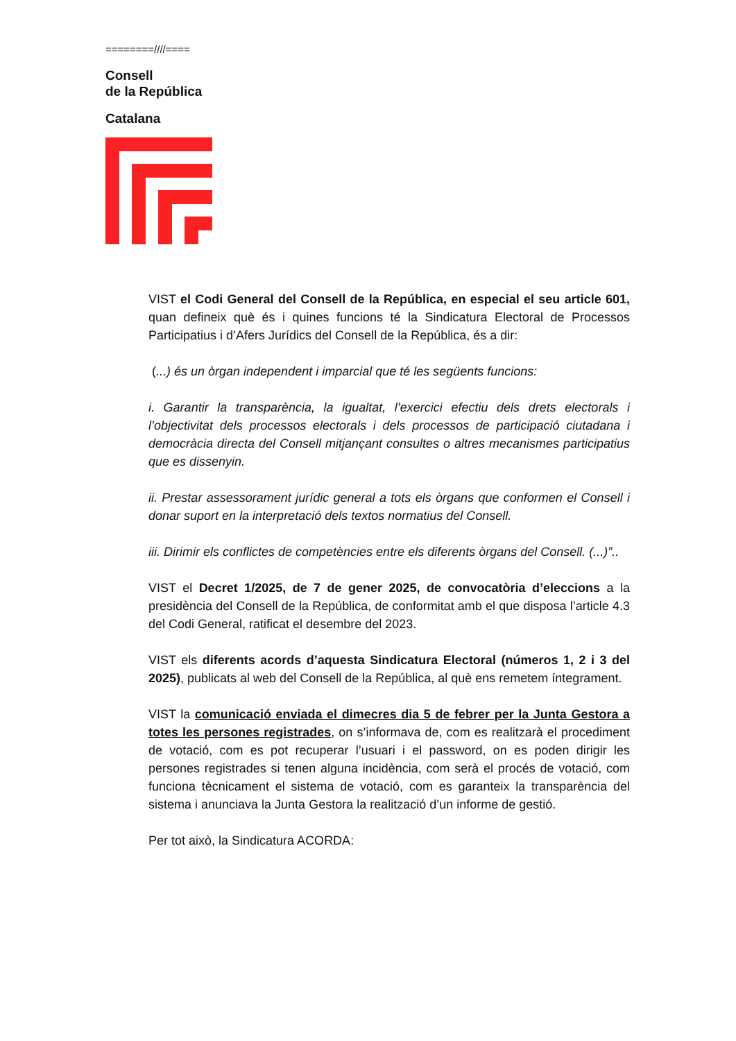========////====
Consell
de la República
Catalana
VIST el Codi General del Consell de la República, en especial el seu article 601, quan defineix què és i quines funcions té la Sindicatura Electoral de Processos Participatius i d’Afers Jurídics del Consell de la República, és a dir:
(...) és un òrgan independent i imparcial que té les següents funcions:
i. Garantir la transparència, la igualtat, l’exercici efectiu dels drets electorals i l’objectivitat dels processos electorals i dels processos de participació ciutadana i democràcia directa del Consell mitjançant consultes o altres mecanismes participatius que es dissenyin.
ii. Prestar assessorament jurídic general a tots els òrgans que conformen el Consell i donar suport en la interpretació dels textos normatius del Consell.
iii. Dirimir els conflictes de competències entre els diferents òrgans del Consell. (...)”..
VIST el Decret 1/2025, de 7 de gener 2025, de convocatòria d’eleccions a la presidència del Consell de la República, de conformitat amb el que disposa l’article 4.3 del Codi General, ratificat el desembre del 2023.
VIST els diferents acords d’aquesta Sindicatura Electoral (números 1, 2 i 3 del 2025), publicats al web del Consell de la República, al què ens remetem íntegrament.
VIST la comunicació enviada el dimecres dia 5 de febrer per la Junta Gestora a totes les persones registrades, on s’informava de, com es realitzarà el procediment de votació, com es pot recuperar l’usuari i el password, on es poden dirigir les persones registrades si tenen alguna incidència, com serà el procés de votació, com funciona tècnicament el sistema de votació, com es garanteix la transparència del sistema i anunciava la Junta Gestora la realització d’un informe de gestió.
Per tot això, la Sindicatura ACORDA: